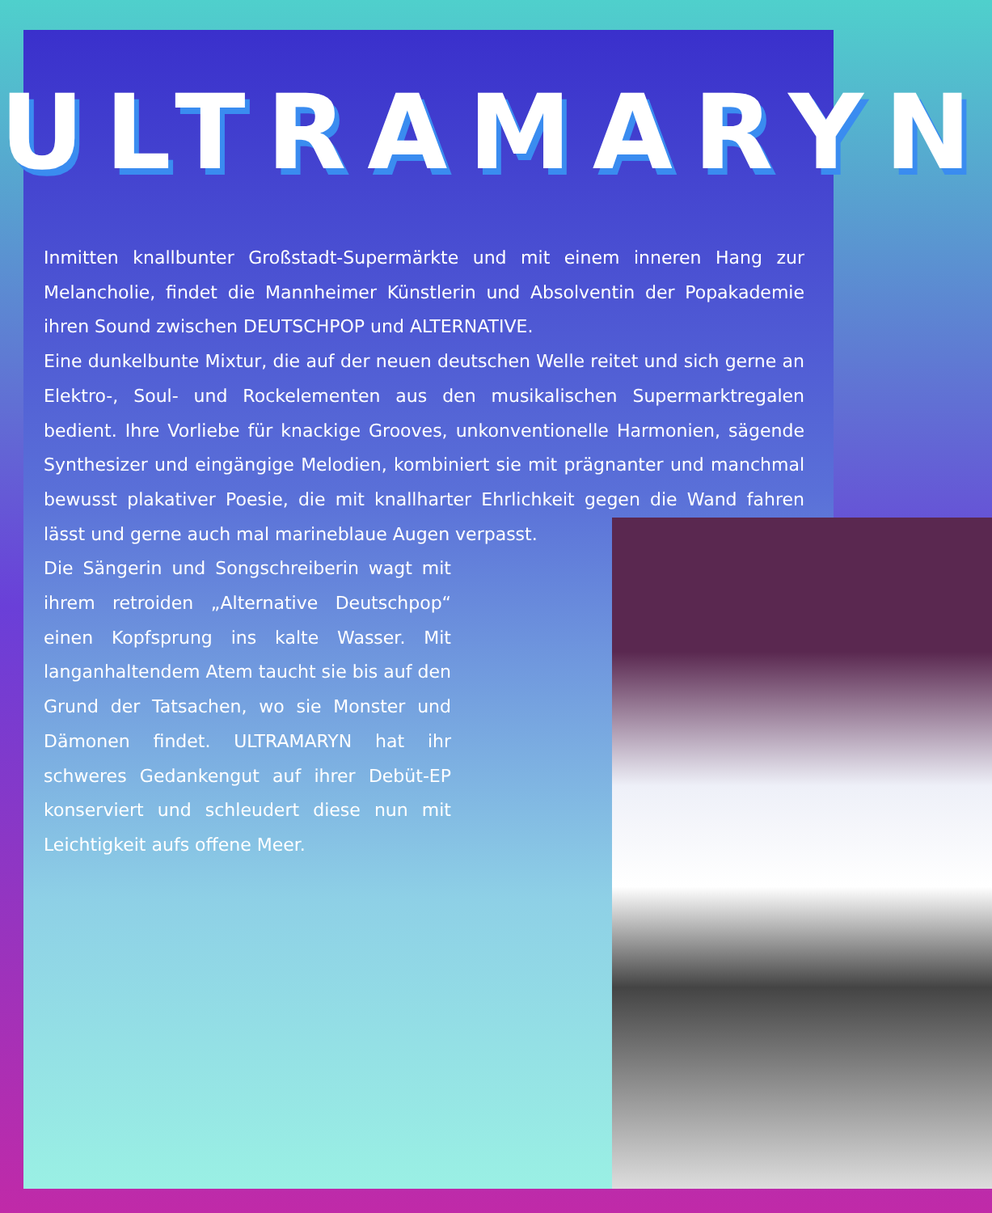ULTRAMARYN
Inmitten knallbunter Großstadt-Supermärkte und mit einem inneren Hang zur Melancholie, findet die Mannheimer Künstlerin und Absolventin der Popakademie ihren Sound zwischen DEUTSCHPOP und ALTERNATIVE.
Eine dunkelbunte Mixtur, die auf der neuen deutschen Welle reitet und sich gerne an Elektro-, Soul- und Rockelementen aus den musikalischen Supermarktregalen bedient. Ihre Vorliebe für knackige Grooves, unkonventionelle Harmonien, sägende Synthesizer und eingängige Melodien, kombiniert sie mit prägnanter und manchmal bewusst plakativer Poesie, die mit knallharter Ehrlichkeit gegen die Wand fahren lässt und gerne auch mal marineblaue Augen verpasst.
Die Sängerin und Songschreiberin wagt mit ihrem retroiden „Alternative Deutschpop“ einen Kopfsprung ins kalte Wasser. Mit langanhaltendem Atem taucht sie bis auf den Grund der Tatsachen, wo sie Monster und Dämonen findet. ULTRAMARYN hat ihr schweres Gedankengut auf ihrer Debüt-EP konserviert und schleudert diese nun mit Leichtigkeit aufs offene Meer.